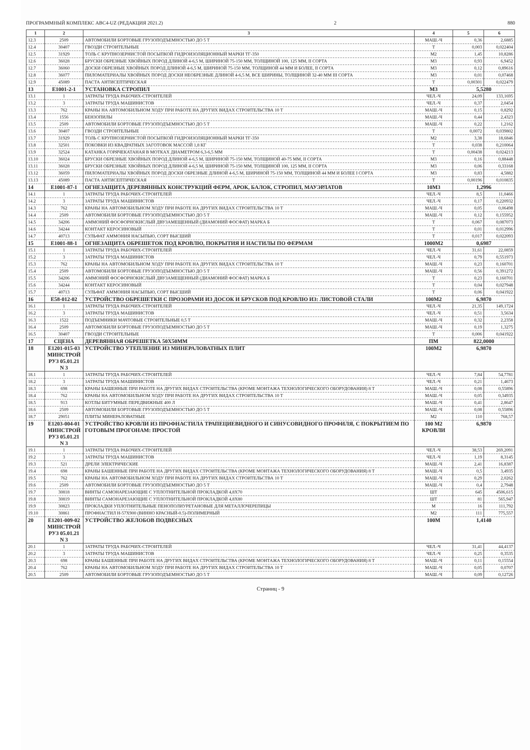ПРОГРАММНЫЙ КОМПЛЕКС АВС4-UZ (РЕДАКЦИЯ 2021.2) 2 880
| 1 | 2 | 3 | 4 | 5 | 6 |
| --- | --- | --- | --- | --- | --- |
| 12.3 | 2509 | АВТОМОБИЛИ БОРТОВЫЕ ГРУЗОПОДЪЕМНОСТЬЮ ДО 5 Т | МАШ.-Ч | 0,36 | 2,6885 |
| 12.4 | 30407 | ГВОЗДИ СТРОИТЕЛЬНЫЕ | Т | 0,003 | 0,022404 |
| 12.5 | 31929 | ТОЛЬ С КРУПНОЗЕРНИСТОЙ ПОСЫПКОЙ ГИДРОИЗОЛЯЦИОННЫЙ МАРКИ ТГ-350 | М2 | 1,45 | 10,8286 |
| 12.6 | 36028 | БРУСКИ ОБРЕЗНЫЕ ХВОЙНЫХ ПОРОД ДЛИНОЙ 4-6,5 М, ШИРИНОЙ 75-150 ММ, ТОЛЩИНОЙ 100, 125 ММ, II СОРТА | М3 | 0,93 | 6,9452 |
| 12.7 | 36060 | ДОСКИ ОБРЕЗНЫЕ ХВОЙНЫХ ПОРОД ДЛИНОЙ 4-6,5 М, ШИРИНОЙ 75-150 ММ, ТОЛЩИНОЙ 44 ММ И БОЛЕЕ, II СОРТА | М3 | 0,12 | 0,89616 |
| 12.8 | 36077 | ПИЛОМАТЕРИАЛЫ ХВОЙНЫХ ПОРОД ДОСКИ НЕОБРЕЗНЫЕ ДЛИНОЙ 4-6,5 М, ВСЕ ШИРИНЫ, ТОЛЩИНОЙ 32-40 ММ III СОРТА | М3 | 0,01 | 0,07468 |
| 12.9 | 45089 | ПАСТА АНТИСЕПТИЧЕСКАЯ | Т | 0,00301 | 0,022479 |
| 13 | Е1001-2-1 | УСТАНОВКА СТРОПИЛ | М3 | 5,5280 | |
| 13.1 | 1 | ЗАТРАТЫ ТРУДА РАБОЧИХ-СТРОИТЕЛЕЙ | ЧЕЛ.-Ч | 24,09 | 133,1695 |
| 13.2 | 3 | ЗАТРАТЫ ТРУДА МАШИНИСТОВ | ЧЕЛ.-Ч | 0,37 | 2,0454 |
| 13.3 | 762 | КРАНЫ НА АВТОМОБИЛЬНОМ ХОДУ ПРИ РАБОТЕ НА ДРУГИХ ВИДАХ СТРОИТЕЛЬСТВА 10 Т | МАШ.-Ч | 0,15 | 0,8292 |
| 13.4 | 1556 | БЕНЗОПИЛЫ | МАШ.-Ч | 0,44 | 2,4323 |
| 13.5 | 2509 | АВТОМОБИЛИ БОРТОВЫЕ ГРУЗОПОДЪЕМНОСТЬЮ ДО 5 Т | МАШ.-Ч | 0,22 | 1,2162 |
| 13.6 | 30407 | ГВОЗДИ СТРОИТЕЛЬНЫЕ | Т | 0,0072 | 0,039802 |
| 13.7 | 31929 | ТОЛЬ С КРУПНОЗЕРНИСТОЙ ПОСЫПКОЙ ГИДРОИЗОЛЯЦИОННЫЙ МАРКИ ТГ-350 | М2 | 3,38 | 18,6846 |
| 13.8 | 32501 | ПОКОВКИ ИЗ КВАДРАТНЫХ ЗАГОТОВОК МАССОЙ 1,8 КГ | Т | 0,038 | 0,210064 |
| 13.9 | 32524 | КАТАНКА ГОРЯЧЕКАТАНАЯ В МОТКАХ ДИАМЕТРОМ 6,3-6,5 ММ | Т | 0,00438 | 0,024213 |
| 13.10 | 36024 | БРУСКИ ОБРЕЗНЫЕ ХВОЙНЫХ ПОРОД ДЛИНОЙ 4-6,5 М, ШИРИНОЙ 75-150 ММ, ТОЛЩИНОЙ 40-75 ММ, II СОРТА | М3 | 0,16 | 0,88448 |
| 13.11 | 36028 | БРУСКИ ОБРЕЗНЫЕ ХВОЙНЫХ ПОРОД ДЛИНОЙ 4-6,5 М, ШИРИНОЙ 75-150 ММ, ТОЛЩИНОЙ 100, 125 ММ, II СОРТА | М3 | 0,06 | 0,33168 |
| 13.12 | 36059 | ПИЛОМАТЕРИАЛЫ ХВОЙНЫХ ПОРОД ДОСКИ ОБРЕЗНЫЕ ДЛИНОЙ 4-6,5 М, ШИРИНОЙ 75-150 ММ, ТОЛЩИНОЙ 44 ММ И БОЛЕЕ I СОРТА | М3 | 0,83 | 4,5882 |
| 13.13 | 45089 | ПАСТА АНТИСЕПТИЧЕСКАЯ | Т | 0,00196 | 0,010835 |
| 14 | Е1001-87-1 | ОГНЕЗАЩИТА ДЕРЕВЯННЫХ КОНСТРУКЦИЙ ФЕРМ, АРОК, БАЛОК, СТРОПИЛ, МАУЭРЛАТОВ | 10М3 | 1,2996 | |
| 14.1 | 1 | ЗАТРАТЫ ТРУДА РАБОЧИХ-СТРОИТЕЛЕЙ | ЧЕЛ.-Ч | 8,5 | 11,0466 |
| 14.2 | 3 | ЗАТРАТЫ ТРУДА МАШИНИСТОВ | ЧЕЛ.-Ч | 0,17 | 0,220932 |
| 14.3 | 762 | КРАНЫ НА АВТОМОБИЛЬНОМ ХОДУ ПРИ РАБОТЕ НА ДРУГИХ ВИДАХ СТРОИТЕЛЬСТВА 10 Т | МАШ.-Ч | 0,05 | 0,06498 |
| 14.4 | 2509 | АВТОМОБИЛИ БОРТОВЫЕ ГРУЗОПОДЪЕМНОСТЬЮ ДО 5 Т | МАШ.-Ч | 0,12 | 0,155952 |
| 14.5 | 34206 | АММОНИЙ ФОСФОРНОКИСЛЫЙ ДВУЗАМЕЩЕННЫЙ (ДИАМОНИЙ ФОСФАТ) МАРКА Б | Т | 0,067 | 0,087073 |
| 14.6 | 34244 | КОНТАКТ КЕРОСИНОВЫЙ | Т | 0,01 | 0,012996 |
| 14.7 | 40713 | СУЛЬФАТ АММОНИЯ НАСЫПЬЮ, СОРТ ВЫСШИЙ | Т | 0,017 | 0,022093 |
| 15 | Е1001-88-1 | ОГНЕЗАЩИТА ОБРЕШЕТОК ПОД КРОВЛЮ, ПОКРЫТИЯ И НАСТИЛЫ ПО ФЕРМАМ | 1000М2 | 0,6987 | |
| 15.1 | 1 | ЗАТРАТЫ ТРУДА РАБОЧИХ-СТРОИТЕЛЕЙ | ЧЕЛ.-Ч | 31,61 | 22,0859 |
| 15.2 | 3 | ЗАТРАТЫ ТРУДА МАШИНИСТОВ | ЧЕЛ.-Ч | 0,79 | 0,551973 |
| 15.3 | 762 | КРАНЫ НА АВТОМОБИЛЬНОМ ХОДУ ПРИ РАБОТЕ НА ДРУГИХ ВИДАХ СТРОИТЕЛЬСТВА 10 Т | МАШ.-Ч | 0,23 | 0,160701 |
| 15.4 | 2509 | АВТОМОБИЛИ БОРТОВЫЕ ГРУЗОПОДЪЕМНОСТЬЮ ДО 5 Т | МАШ.-Ч | 0,56 | 0,391272 |
| 15.5 | 34206 | АММОНИЙ ФОСФОРНОКИСЛЫЙ ДВУЗАМЕЩЕННЫЙ (ДИАМОНИЙ ФОСФАТ) МАРКА Б | Т | 0,23 | 0,160701 |
| 15.6 | 34244 | КОНТАКТ КЕРОСИНОВЫЙ | Т | 0,04 | 0,027948 |
| 15.7 | 40713 | СУЛЬФАТ АММОНИЯ НАСЫПЬЮ, СОРТ ВЫСШИЙ | Т | 0,06 | 0,041922 |
| 16 | Е58-012-02 | УСТРОЙСТВО ОБРЕШЕТКИ С ПРОЗОРАМИ ИЗ ДОСОК И БРУСКОВ ПОД КРОВЛЮ ИЗ: ЛИСТОВОЙ СТАЛИ | 100М2 | 6,9870 | |
| 16.1 | 1 | ЗАТРАТЫ ТРУДА РАБОЧИХ-СТРОИТЕЛЕЙ | ЧЕЛ.-Ч | 21,35 | 149,1724 |
| 16.2 | 3 | ЗАТРАТЫ ТРУДА МАШИНИСТОВ | ЧЕЛ.-Ч | 0,51 | 3,5634 |
| 16.3 | 1522 | ПОДЪЕМНИКИ МАЧТОВЫЕ СТРОИТЕЛЬНЫЕ 0,5 Т | МАШ.-Ч | 0,32 | 2,2358 |
| 16.4 | 2509 | АВТОМОБИЛИ БОРТОВЫЕ ГРУЗОПОДЪЕМНОСТЬЮ ДО 5 Т | МАШ.-Ч | 0,19 | 1,3275 |
| 16.5 | 30407 | ГВОЗДИ СТРОИТЕЛЬНЫЕ | Т | 0,006 | 0,041922 |
| 17 | СЦЕНА | ДЕРЕВЯННАЯ ОБРЕШЕТКА 50Х50ММ | ПМ | 822,0000 | |
| 18 | Е1201-015-03 МИНСТРОЙ РУЗ 05.01.21 N 3 | УСТРОЙСТВО УТЕПЛЕНИЕ ИЗ МИНЕРАЛОВАТНЫХ ПЛИТ | 100М2 | 6,9870 | |
| 18.1 | 1 | ЗАТРАТЫ ТРУДА РАБОЧИХ-СТРОИТЕЛЕЙ | ЧЕЛ.-Ч | 7,84 | 54,7781 |
| 18.2 | 3 | ЗАТРАТЫ ТРУДА МАШИНИСТОВ | ЧЕЛ.-Ч | 0,21 | 1,4673 |
| 18.3 | 698 | КРАНЫ БАШЕННЫЕ ПРИ РАБОТЕ НА ДРУГИХ ВИДАХ СТРОИТЕЛЬСТВА (КРОМЕ МОНТАЖА ТЕХНОЛОГИЧЕСКОГО ОБОРУДОВАНИЯ) 8 Т | МАШ.-Ч | 0,08 | 0,55896 |
| 18.4 | 762 | КРАНЫ НА АВТОМОБИЛЬНОМ ХОДУ ПРИ РАБОТЕ НА ДРУГИХ ВИДАХ СТРОИТЕЛЬСТВА 10 Т | МАШ.-Ч | 0,05 | 0,34935 |
| 18.5 | 913 | КОТЛЫ БИТУМНЫЕ ПЕРЕДВИЖНЫЕ 400 Л | МАШ.-Ч | 0,41 | 2,8647 |
| 18.6 | 2509 | АВТОМОБИЛИ БОРТОВЫЕ ГРУЗОПОДЪЕМНОСТЬЮ ДО 5 Т | МАШ.-Ч | 0,08 | 0,55896 |
| 18.7 | 29051 | ПЛИТЫ МИНЕРАЛОВАТНЫЕ | М2 | 110 | 768,57 |
| 19 | Е1203-004-01 МИНСТРОЙ РУЗ 05.01.21 N 3 | УСТРОЙСТВО КРОВЛИ ИЗ ПРОФНАСТИЛА ТРАПЕЦИЕВИДНОГО И СИНУСОВИДНОГО ПРОФИЛЯ, С ПОКРЫТИЕМ ПО ГОТОВЫМ ПРОГОНАМ: ПРОСТОЙ | 100 М2 КРОВЛИ | 6,9870 | |
| 19.1 | 1 | ЗАТРАТЫ ТРУДА РАБОЧИХ-СТРОИТЕЛЕЙ | ЧЕЛ.-Ч | 38,53 | 269,2091 |
| 19.2 | 3 | ЗАТРАТЫ ТРУДА МАШИНИСТОВ | ЧЕЛ.-Ч | 1,19 | 8,3145 |
| 19.3 | 521 | ДРЕЛИ ЭЛЕКТРИЧЕСКИЕ | МАШ.-Ч | 2,41 | 16,8387 |
| 19.4 | 698 | КРАНЫ БАШЕННЫЕ ПРИ РАБОТЕ НА ДРУГИХ ВИДАХ СТРОИТЕЛЬСТВА (КРОМЕ МОНТАЖА ТЕХНОЛОГИЧЕСКОГО ОБОРУДОВАНИЯ) 8 Т | МАШ.-Ч | 0,5 | 3,4935 |
| 19.5 | 762 | КРАНЫ НА АВТОМОБИЛЬНОМ ХОДУ ПРИ РАБОТЕ НА ДРУГИХ ВИДАХ СТРОИТЕЛЬСТВА 10 Т | МАШ.-Ч | 0,29 | 2,0262 |
| 19.6 | 2509 | АВТОМОБИЛИ БОРТОВЫЕ ГРУЗОПОДЪЕМНОСТЬЮ ДО 5 Т | МАШ.-Ч | 0,4 | 2,7948 |
| 19.7 | 30818 | ВИНТЫ САМОНАРЕЗАЮЩИЕ С УПЛОТНИТЕЛЬНОЙ ПРОКЛАДКОЙ 4,8Х70 | ШТ | 645 | 4506,615 |
| 19.8 | 30819 | ВИНТЫ САМОНАРЕЗАЮЩИЕ С УПЛОТНИТЕЛЬНОЙ ПРОКЛАДКОЙ 4,8Х80 | ШТ | 81 | 565,947 |
| 19.9 | 30823 | ПРОКЛАДКИ УПЛОТНИТЕЛЬНЫЕ ПЕНОПОЛИУРЕТАНОВЫЕ ДЛЯ МЕТАЛЛОЧЕРЕПИЦЫ | М | 16 | 111,792 |
| 19.10 | 30861 | ПРОФНАСТИЛ Н-57Х900 (ВИННО КРАСНЫЙ-0.5)-ПОЛИМЕРНЫЙ | М2 | 111 | 775,557 |
| 20 | Е1201-009-02 МИНСТРОЙ РУЗ 05.01.21 N 3 | УСТРОЙСТВО ЖЕЛОБОВ ПОДВЕСНЫХ | 100М | 1,4140 | |
| 20.1 | 1 | ЗАТРАТЫ ТРУДА РАБОЧИХ-СТРОИТЕЛЕЙ | ЧЕЛ.-Ч | 31,41 | 44,4137 |
| 20.2 | 3 | ЗАТРАТЫ ТРУДА МАШИНИСТОВ | ЧЕЛ.-Ч | 0,25 | 0,3535 |
| 20.3 | 698 | КРАНЫ БАШЕННЫЕ ПРИ РАБОТЕ НА ДРУГИХ ВИДАХ СТРОИТЕЛЬСТВА (КРОМЕ МОНТАЖА ТЕХНОЛОГИЧЕСКОГО ОБОРУДОВАНИЯ) 8 Т | МАШ.-Ч | 0,11 | 0,15554 |
| 20.4 | 762 | КРАНЫ НА АВТОМОБИЛЬНОМ ХОДУ ПРИ РАБОТЕ НА ДРУГИХ ВИДАХ СТРОИТЕЛЬСТВА 10 Т | МАШ.-Ч | 0,05 | 0,0707 |
| 20.5 | 2509 | АВТОМОБИЛИ БОРТОВЫЕ ГРУЗОПОДЪЕМНОСТЬЮ ДО 5 Т | МАШ.-Ч | 0,09 | 0,12726 |
Страниц - 9